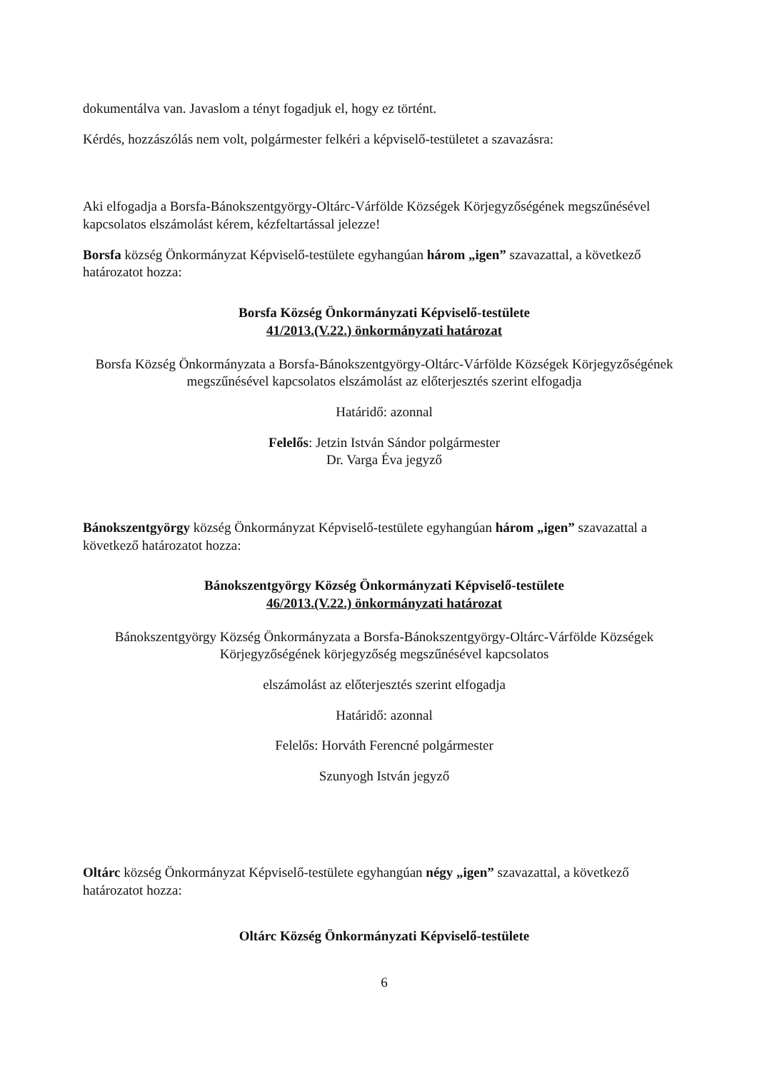dokumentálva van. Javaslom a tényt fogadjuk el, hogy ez történt.
Kérdés, hozzászólás nem volt, polgármester felkéri a képviselő-testületet a szavazásra:
Aki elfogadja a Borsfa-Bánokszentgyörgy-Oltárc-Várfölde Községek Körjegyzőségének megszűnésével kapcsolatos elszámolást kérem, kézfeltartással jelezze!
Borsfa község Önkormányzat Képviselő-testülete egyhangúan három „igen” szavazattal, a következő határozatot hozza:
Borsfa Község Önkormányzati Képviselő-testülete
41/2013.(V.22.) önkormányzati határozat
Borsfa Község Önkormányzata a Borsfa-Bánokszentgyörgy-Oltárc-Várfölde Községek Körjegyzőségének megszűnésével kapcsolatos elszámolást az előterjesztés szerint elfogadja
Határidő: azonnal
Felelős: Jetzin István Sándor polgármester
Dr. Varga Éva jegyző
Bánokszentgyörgy község Önkormányzat Képviselő-testülete egyhangúan három „igen” szavazattal a következő határozatot hozza:
Bánokszentgyörgy Község Önkormányzati Képviselő-testülete
46/2013.(V.22.) önkormányzati határozat
Bánokszentgyörgy Község Önkormányzata a Borsfa-Bánokszentgyörgy-Oltárc-Várfölde Községek Körjegyzőségének körjegyzőség megszűnésével kapcsolatos
elszámolást az előterjesztés szerint elfogadja
Határidő: azonnal
Felelős: Horváth Ferencné polgármester
Szunyogh István jegyző
Oltárc község Önkormányzat Képviselő-testülete egyhangúan négy „igen” szavazattal, a következő határozatot hozza:
Oltárc Község Önkormányzati Képviselő-testülete
6